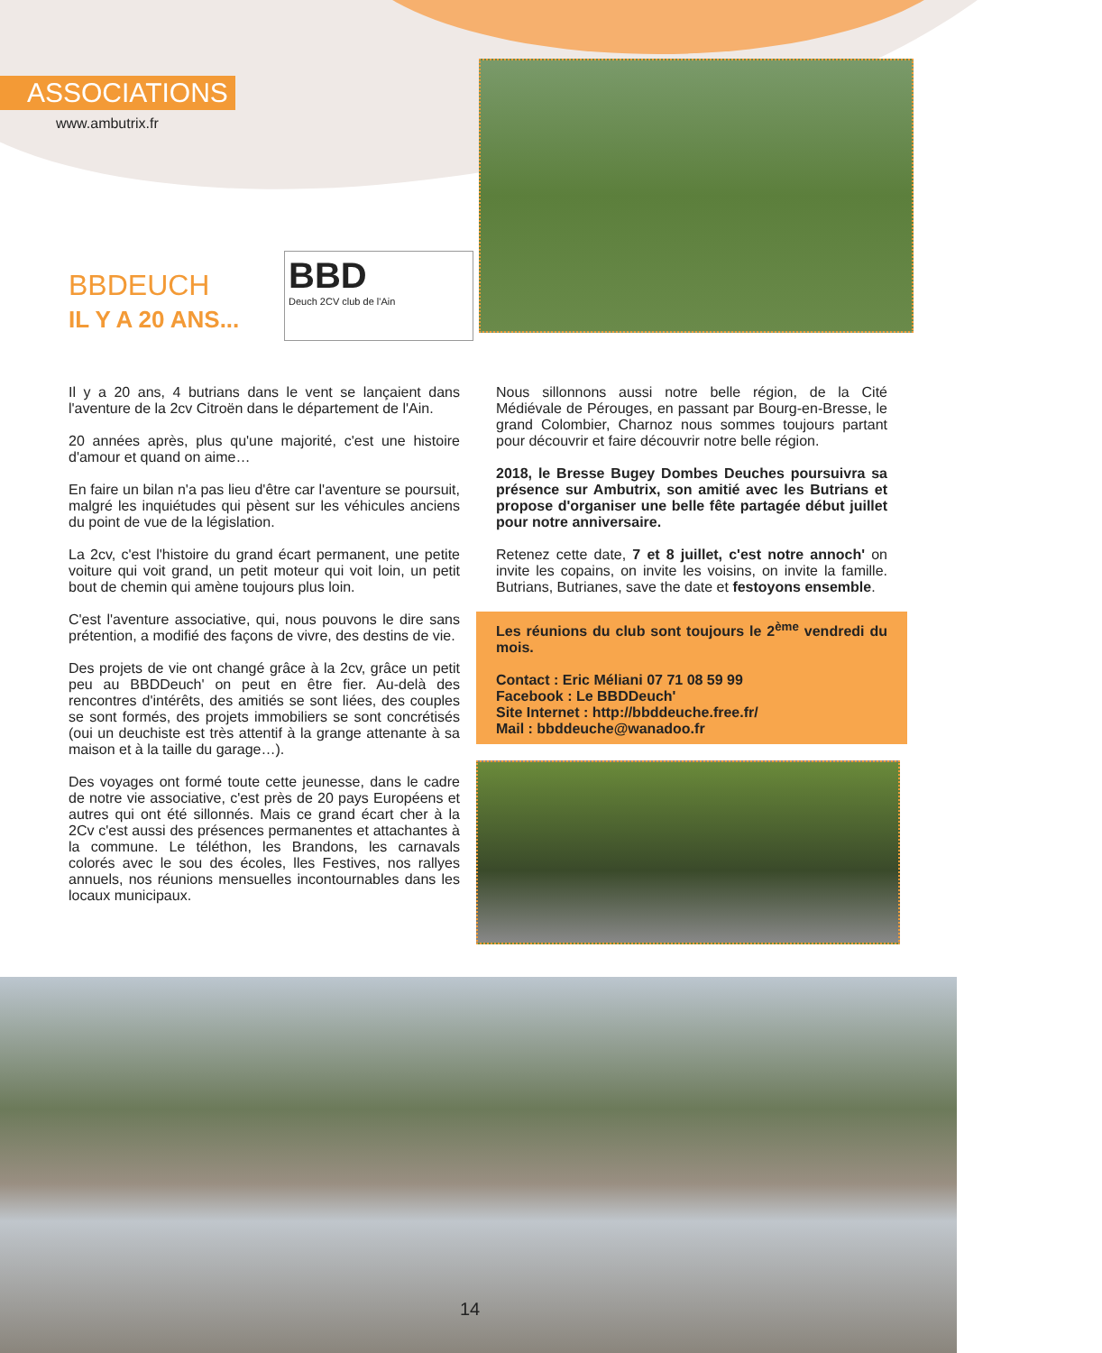ASSOCIATIONS
www.ambutrix.fr
BBD
Deuch 2CV club de l'Ain
BBDEUCH
IL Y A 20 ANS...
Il y a 20 ans, 4 butrians dans le vent se lançaient dans l'aventure de la 2cv Citroën dans le département de l'Ain.
20 années après, plus qu'une majorité, c'est une histoire d'amour et quand on aime…
En faire un bilan n'a pas lieu d'être car l'aventure se poursuit, malgré les inquiétudes qui pèsent sur les véhicules anciens du point de vue de la législation.
La 2cv, c'est l'histoire du grand écart permanent, une petite voiture qui voit grand, un petit moteur qui voit loin, un petit bout de chemin qui amène toujours plus loin.
C'est l'aventure associative, qui, nous pouvons le dire sans prétention, a modifié des façons de vivre, des destins de vie.
Des projets de vie ont changé grâce à la 2cv, grâce un petit peu au BBDDeuch' on peut en être fier. Au-delà des rencontres d'intérêts, des amitiés se sont liées, des couples se sont formés, des projets immobiliers se sont concrétisés (oui un deuchiste est très attentif à la grange attenante à sa maison et à la taille du garage…).
Des voyages ont formé toute cette jeunesse, dans le cadre de notre vie associative, c'est près de 20 pays Européens et autres qui ont été sillonnés. Mais ce grand écart cher à la 2Cv c'est aussi des présences permanentes et attachantes à la commune. Le téléthon, les Brandons, les carnavals colorés avec le sou des écoles, lles Festives, nos rallyes annuels, nos réunions mensuelles incontournables dans les locaux municipaux.
Nous sillonnons aussi notre belle région, de la Cité Médiévale de Pérouges, en passant par Bourg-en-Bresse, le grand Colombier, Charnoz nous sommes toujours partant pour découvrir et faire découvrir notre belle région.
2018, le Bresse Bugey Dombes Deuches poursuivra sa présence sur Ambutrix, son amitié avec les Butrians et propose d'organiser une belle fête partagée début juillet pour notre anniversaire.
Retenez cette date, 7 et 8 juillet, c'est notre annoch' on invite les copains, on invite les voisins, on invite la famille. Butrians, Butrianes, save the date et festoyons ensemble.
Les réunions du club sont toujours le 2<sup>ème</sup> vendredi du mois.
Contact : Eric Méliani 07 71 08 59 99
Facebook : Le BBDDeuch'
Site Internet : http://bbddeuche.free.fr/
Mail : bbddeuche@wanadoo.fr
14